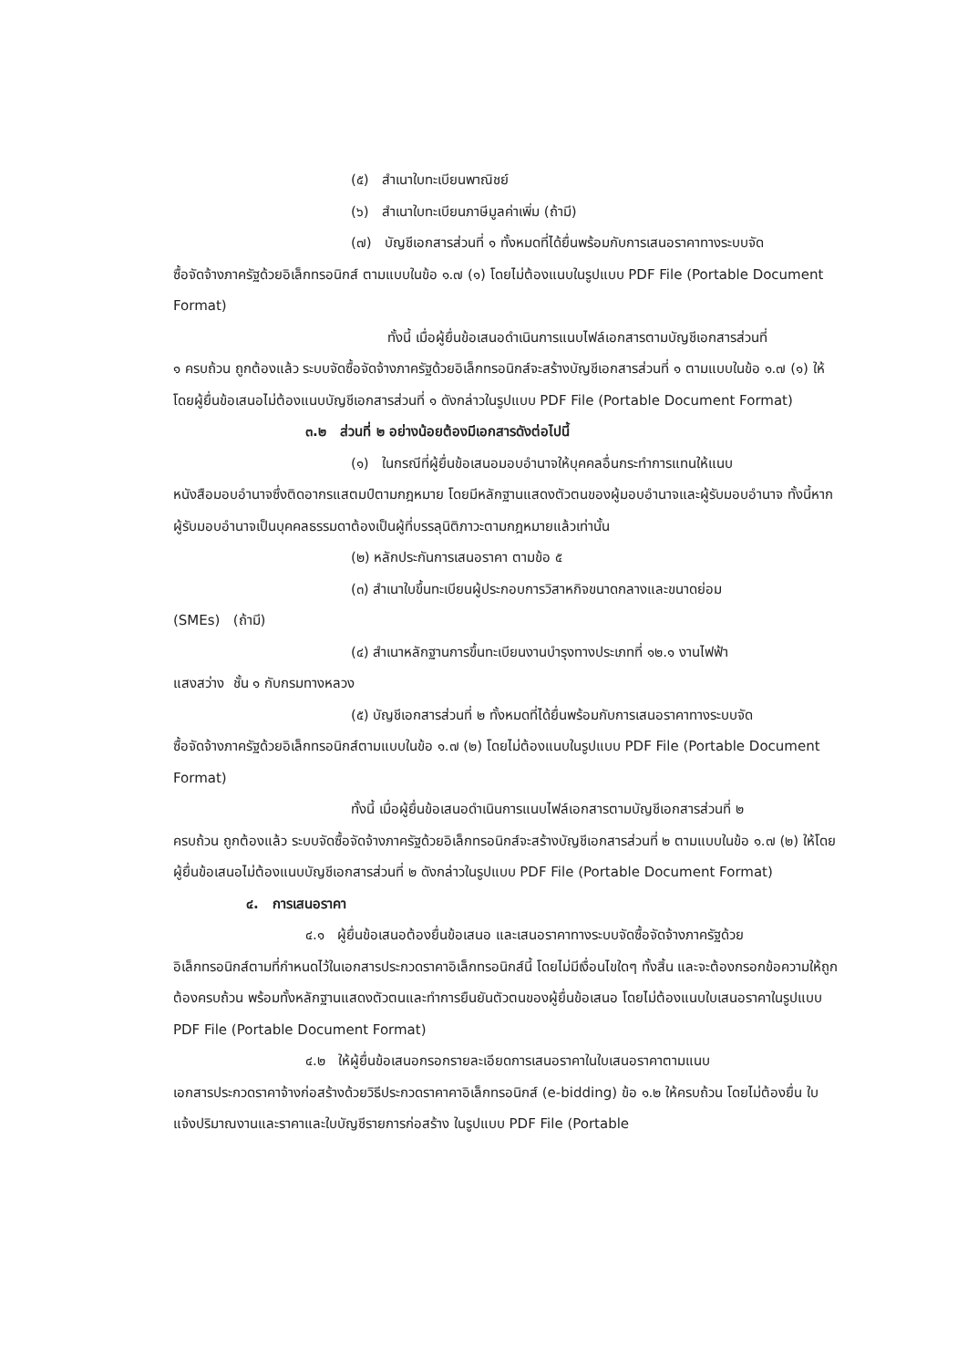(๕) สำเนาใบทะเบียนพาณิชย์
(๖) สำเนาใบทะเบียนภาษีมูลค่าเพิ่ม (ถ้ามี)
(๗) บัญชีเอกสารส่วนที่ ๑ ทั้งหมดที่ได้ยื่นพร้อมกับการเสนอราคาทางระบบจัด
ซื้อจัดจ้างภาครัฐด้วยอิเล็กทรอนิกส์ ตามแบบในข้อ ๑.๗ (๑) โดยไม่ต้องแนบในรูปแบบ PDF File (Portable Document Format)
ทั้งนี้ เมื่อผู้ยื่นข้อเสนอดำเนินการแนบไฟล์เอกสารตามบัญชีเอกสารส่วนที่
๑ ครบถ้วน ถูกต้องแล้ว ระบบจัดซื้อจัดจ้างภาครัฐด้วยอิเล็กทรอนิกส์จะสร้างบัญชีเอกสารส่วนที่ ๑ ตามแบบในข้อ ๑.๗ (๑) ให้โดยผู้ยื่นข้อเสนอไม่ต้องแนบบัญชีเอกสารส่วนที่ ๑ ดังกล่าวในรูปแบบ PDF File (Portable Document Format)
๓.๒ ส่วนที่ ๒ อย่างน้อยต้องมีเอกสารดังต่อไปนี้
(๑) ในกรณีที่ผู้ยื่นข้อเสนอมอบอำนาจให้บุคคลอื่นกระทำการแทนให้แนบ
หนังสือมอบอำนาจซึ่งติดอากรแสตมป์ตามกฎหมาย โดยมีหลักฐานแสดงตัวตนของผู้มอบอำนาจและผู้รับมอบอำนาจ ทั้งนี้หากผู้รับมอบอำนาจเป็นบุคคลธรรมดาต้องเป็นผู้ที่บรรลุนิติภาวะตามกฎหมายแล้วเท่านั้น
(๒) หลักประกันการเสนอราคา ตามข้อ ๕
(๓) สำเนาใบขึ้นทะเบียนผู้ประกอบการวิสาหกิจขนาดกลางและขนาดย่อม
(SMEs) (ถ้ามี)
(๔) สำเนาหลักฐานการขึ้นทะเบียนงานบำรุงทางประเภทที่ ๑๒.๑ งานไฟฟ้า
แสงสว่าง ชั้น ๑ กับกรมทางหลวง
(๕) บัญชีเอกสารส่วนที่ ๒ ทั้งหมดที่ได้ยื่นพร้อมกับการเสนอราคาทางระบบจัด
ซื้อจัดจ้างภาครัฐด้วยอิเล็กทรอนิกส์ตามแบบในข้อ ๑.๗ (๒) โดยไม่ต้องแนบในรูปแบบ PDF File (Portable Document Format)
ทั้งนี้ เมื่อผู้ยื่นข้อเสนอดำเนินการแนบไฟล์เอกสารตามบัญชีเอกสารส่วนที่ ๒
ครบถ้วน ถูกต้องแล้ว ระบบจัดซื้อจัดจ้างภาครัฐด้วยอิเล็กทรอนิกส์จะสร้างบัญชีเอกสารส่วนที่ ๒ ตามแบบในข้อ ๑.๗ (๒) ให้โดยผู้ยื่นข้อเสนอไม่ต้องแนบบัญชีเอกสารส่วนที่ ๒ ดังกล่าวในรูปแบบ PDF File (Portable Document Format)
๔. การเสนอราคา
๔.๑ ผู้ยื่นข้อเสนอต้องยื่นข้อเสนอ และเสนอราคาทางระบบจัดซื้อจัดจ้างภาครัฐด้วย
อิเล็กทรอนิกส์ตามที่กำหนดไว้ในเอกสารประกวดราคาอิเล็กทรอนิกส์นี้ โดยไม่มีเงื่อนไขใดๆ ทั้งสิ้น และจะต้องกรอกข้อความให้ถูกต้องครบถ้วน พร้อมทั้งหลักฐานแสดงตัวตนและทำการยืนยันตัวตนของผู้ยื่นข้อเสนอ โดยไม่ต้องแนบใบเสนอราคาในรูปแบบ PDF File (Portable Document Format)
๔.๒ ให้ผู้ยื่นข้อเสนอกรอกรายละเอียดการเสนอราคาในใบเสนอราคาตามแนบ
เอกสารประกวดราคาจ้างก่อสร้างด้วยวิธีประกวดราคาคาอิเล็กทรอนิกส์ (e-bidding) ข้อ ๑.๒ ให้ครบถ้วน โดยไม่ต้องยื่น ใบแจ้งปริมาณงานและราคาและใบบัญชีรายการก่อสร้าง ในรูปแบบ PDF File (Portable